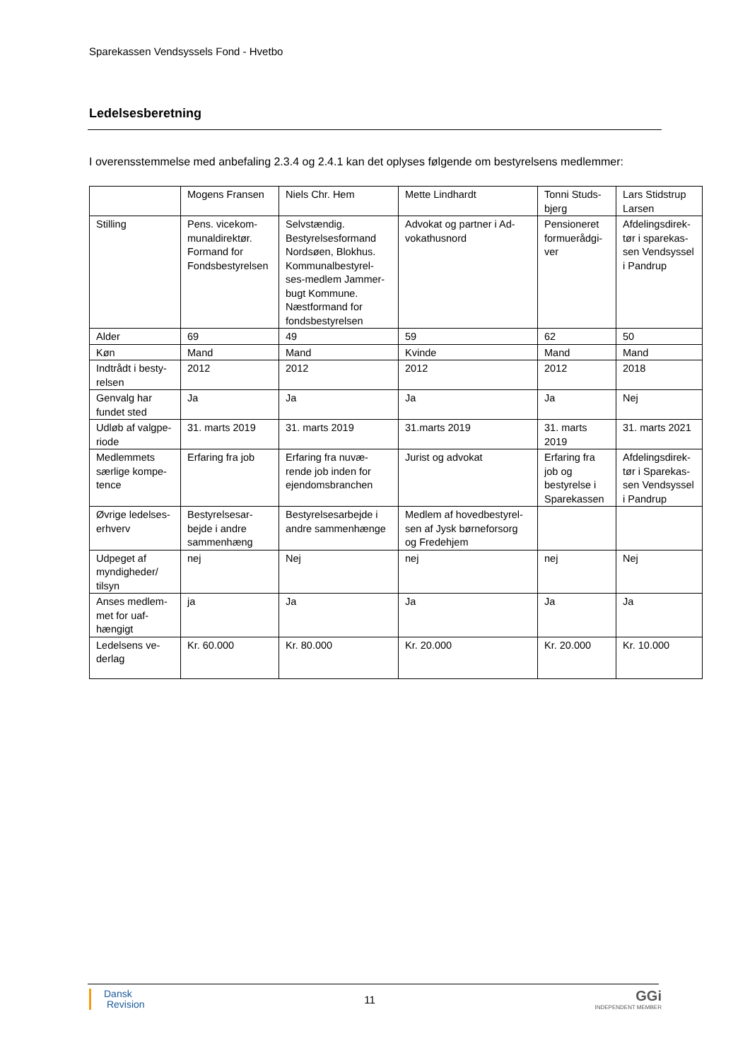Sparekassen Vendsyssels Fond - Hvetbo
Ledelsesberetning
I overensstemmelse med anbefaling 2.3.4 og 2.4.1 kan det oplyses følgende om bestyrelsens medlemmer:
| | Mogens Fransen | Niels Chr. Hem | Mette Lindhardt | Tonni Studs-bjerg | Lars Stidstrup Larsen |
| Stilling | Pens. vicekom-munaldirektør. Formand for Fondsbestyrelsen | Selvstændig. Bestyrelsesformand Nordsøen, Blokhus. Kommunalbestyrel-ses-medlem Jammer-bugt Kommune. Næstformand for fondsbestyrelsen | Advokat og partner i Ad-vokathusnord | Pensioneret formuerådgi-ver | Afdelingsdirek-tør i sparekas-sen Vendsyssel i Pandrup |
| Alder | 69 | 49 | 59 | 62 | 50 |
| Køn | Mand | Mand | Kvinde | Mand | Mand |
| Indtrådt i besty-relsen | 2012 | 2012 | 2012 | 2012 | 2018 |
| Genvalg har fundet sted | Ja | Ja | Ja | Ja | Nej |
| Udløb af valgpe-riode | 31. marts 2019 | 31. marts 2019 | 31.marts 2019 | 31. marts 2019 | 31. marts 2021 |
| Medlemmets særlige kompe-tence | Erfaring fra job | Erfaring fra nuvæ-rende job inden for ejendomsbranchen | Jurist og advokat | Erfaring fra job og bestyrelse i Sparekassen | Afdelingsdirek-tør i Sparekas-sen Vendsyssel i Pandrup |
| Øvrige ledelses-erhverv | Bestyrelsesar-bejde i andre sammenhæng | Bestyrelsesarbejde i andre sammenhænge | Medlem af hovedbestyrel-sen af Jysk børneforsorg og Fredehjem | | |
| Udpeget af myndigheder/ tilsyn | nej | Nej | nej | nej | Nej |
| Anses medlem-met for uaf-hængigt | ja | Ja | Ja | Ja | Ja |
| Ledelsens ve-derlag | Kr. 60.000 | Kr. 80.000 | Kr. 20.000 | Kr. 20.000 | Kr. 10.000 |
Dansk
Revision
11
GGi
INDEPENDENT MEMBER